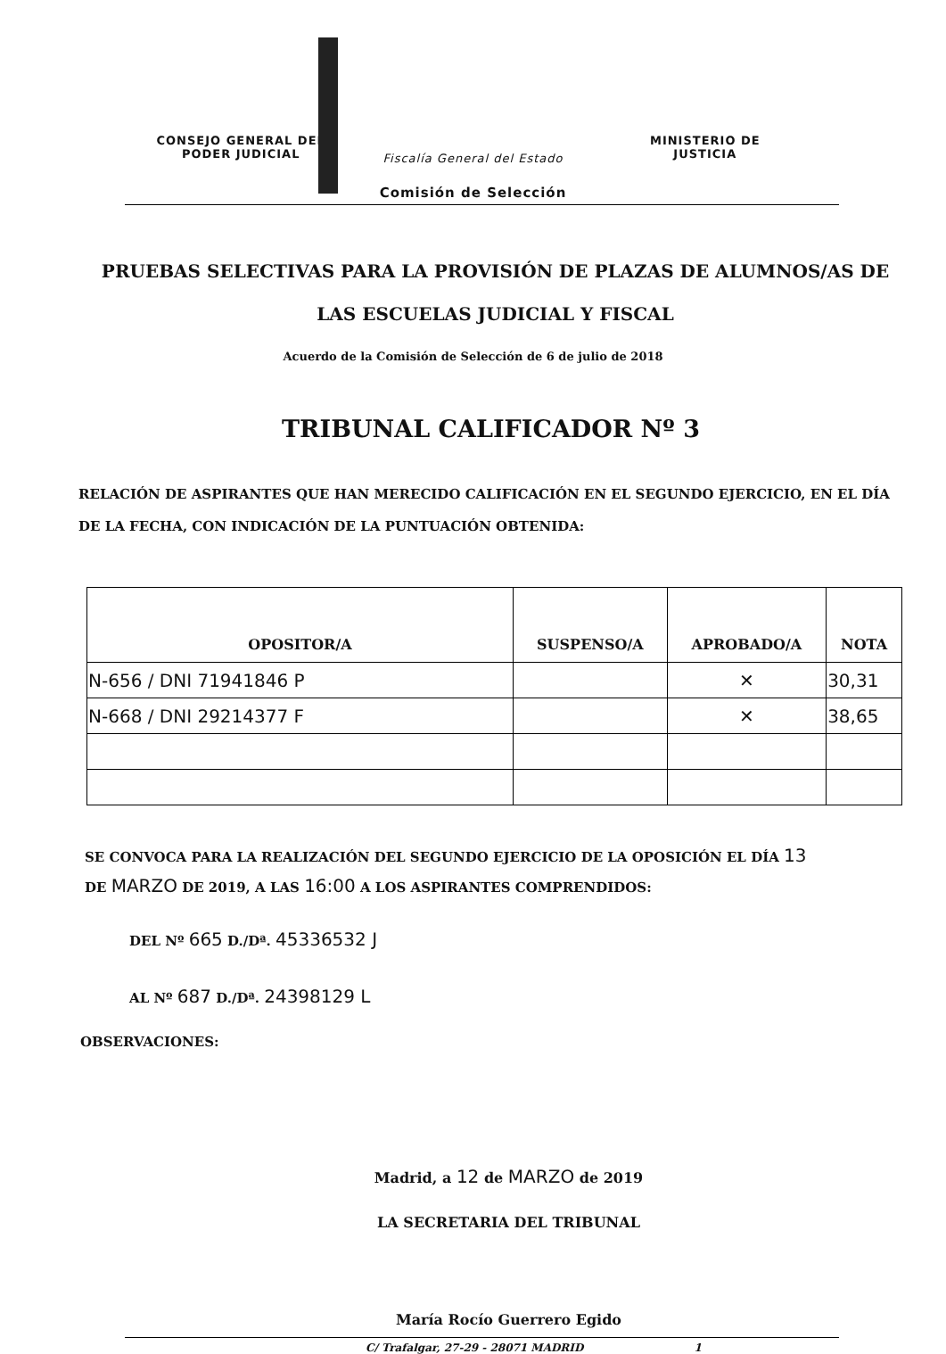CONSEJO GENERAL DEL
PODER JUDICIAL
Fiscalía General del Estado
MINISTERIO DE
JUSTICIA
Comisión de Selección
PRUEBAS SELECTIVAS PARA LA PROVISIÓN DE PLAZAS DE ALUMNOS/AS DE LAS ESCUELAS JUDICIAL Y FISCAL
Acuerdo de la Comisión de Selección de 6 de julio de 2018
TRIBUNAL CALIFICADOR Nº 3
RELACIÓN DE ASPIRANTES QUE HAN MERECIDO CALIFICACIÓN EN EL SEGUNDO EJERCICIO, EN EL DÍA DE LA FECHA, CON INDICACIÓN DE LA PUNTUACIÓN OBTENIDA:
| OPOSITOR/A | SUSPENSO/A | APROBADO/A | NOTA |
| --- | --- | --- | --- |
| N-656 / DNI 71941846 P | | ✕ | 30,31 |
| N-668 / DNI 29214377 F | | ✕ | 38,65 |
SE CONVOCA PARA LA REALIZACIÓN DEL SEGUNDO EJERCICIO DE LA OPOSICIÓN EL DÍA 13
DE MARZO DE 2019, A LAS 16:00 A LOS ASPIRANTES COMPRENDIDOS:
DEL Nº 665 D./Dª. 45336532 J
AL Nº 687 D./Dª. 24398129 L
OBSERVACIONES:
Madrid, a 12 de MARZO de 2019
LA SECRETARIA DEL TRIBUNAL
María Rocío Guerrero Egido
C/ Trafalgar, 27-29 - 28071 MADRID 1